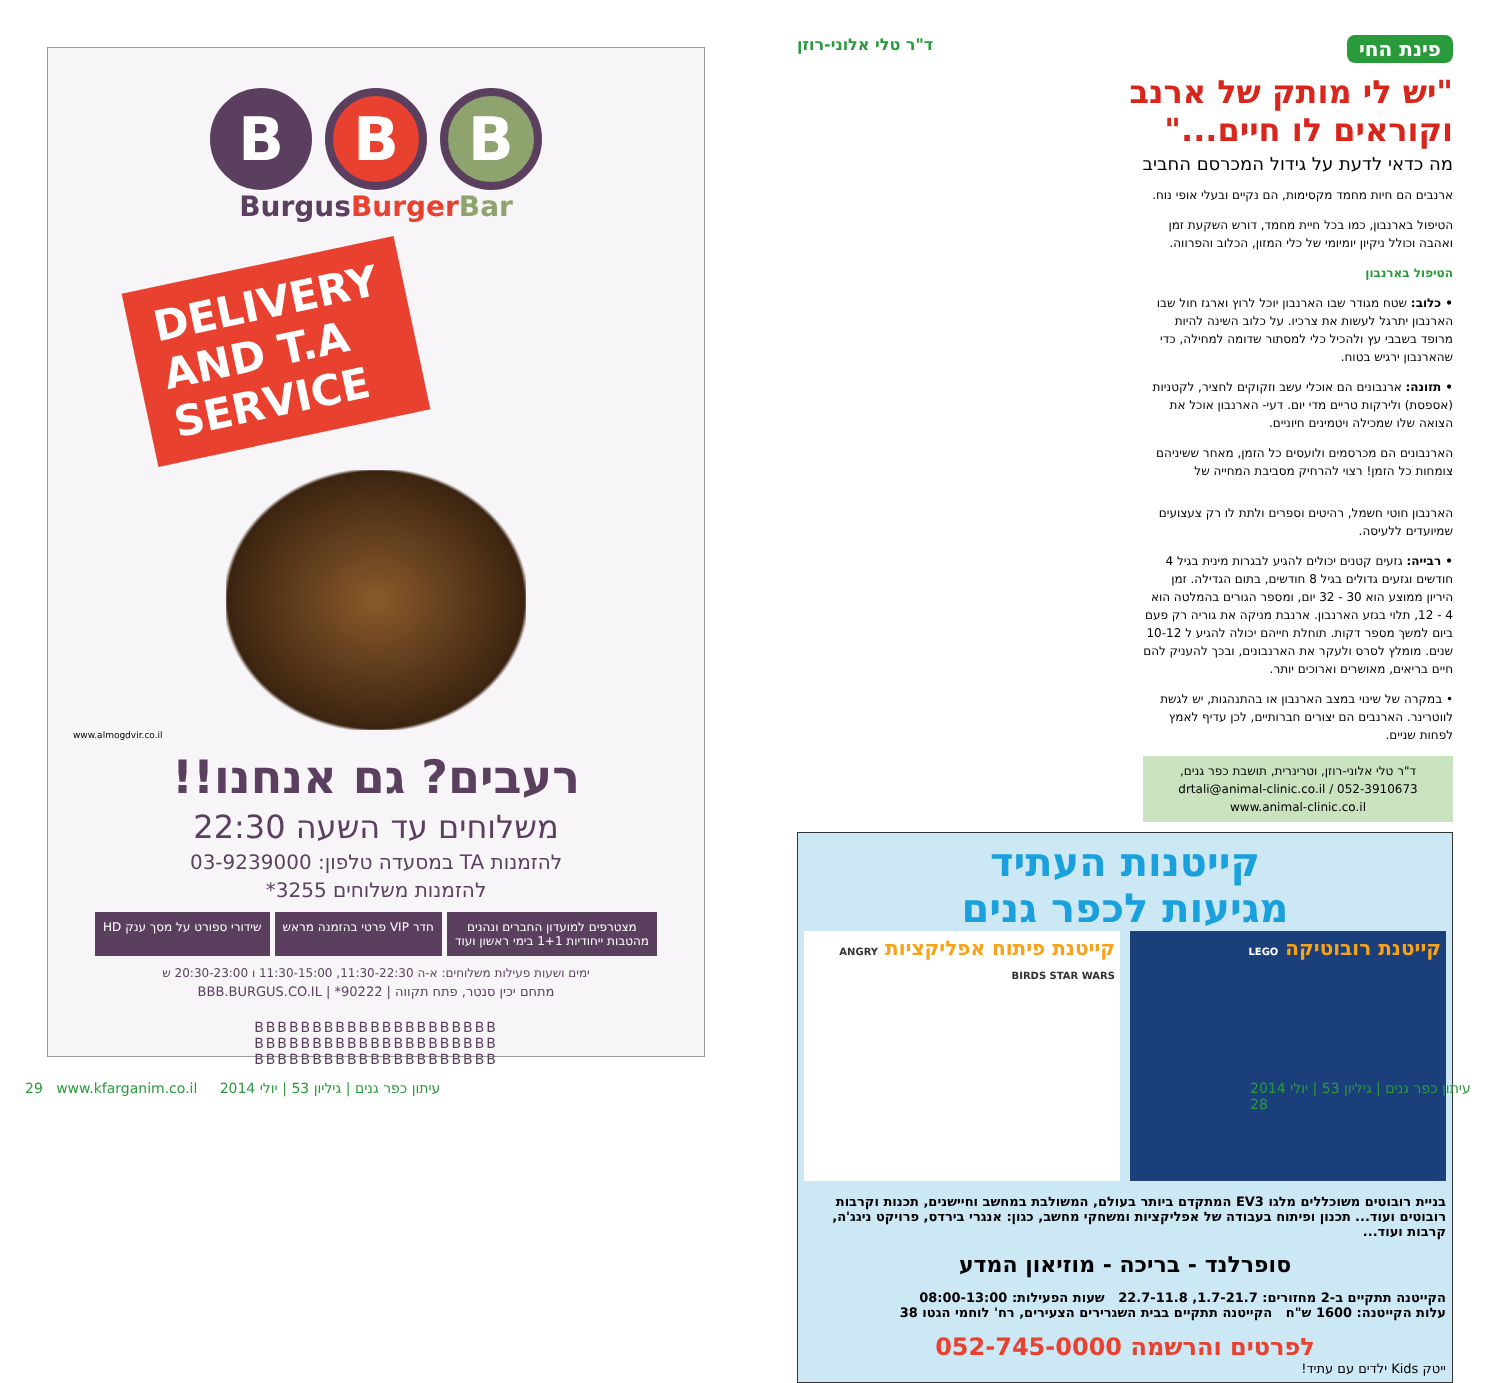B B B
BurgusBurger Bar
DELIVERY
AND T.A
SERVICE
www.almogdvir.co.il
רעבים? גם אנחנו!!
משלוחים עד השעה 22:30
להזמנות TA במסעדה טלפון: 03-9239000
להזמנות משלוחים 3255*
מצטרפים למועדון החברים ונהנים
מהטבות ייחודיות 1+1 בימי ראשון ועוד
חדר VIP פרטי בהזמנה מראש שידורי ספורט על מסך ענק HD
ימים ושעות פעילות משלוחים: א-ה 11:30-22:30, 11:30-15:00 ו 20:30-23:00 ש
מתחם יכין סנטר, פתח תקווה | 90222* | BBB.BURGUS.CO.IL
BBBBBBBBBBBBBBBBBBBBB
BBBBBBBBBBBBBBBBBBBBB
BBBBBBBBBBBBBBBBBBBBB
פינת החי
ד"ר טלי אלוני-רוזן
"יש לי מותק של ארנב
וקוראים לו חיים..."
מה כדאי לדעת על גידול המכרסם החביב
ארנבים הם חיות מחמד מקסימות, הם נקיים ובעלי אופי נוח.
הטיפול בארנבון, כמו בכל חיית מחמד, דורש השקעת זמן ואהבה וכולל ניקיון יומיומי של כלי המזון, הכלוב והפרווה.
הטיפול בארנבון
• כלוב: שטח מגודר שבו הארנבון יוכל לרוץ וארגז חול שבו הארנבון יתרגל לעשות את צרכיו. על כלוב השינה להיות מרופד בשבבי עץ ולהכיל כלי למסתור שדומה למחילה, כדי שהארנבון ירגיש בטוח.
• תזונה: ארנבונים הם אוכלי עשב וזקוקים לחציר, לקטניות (אספסת) ולירקות טריים מדי יום. דעי- הארנבון אוכל את הצואה שלו שמכילה ויטמינים חיוניים.
הארנבונים הם מכרסמים ולועסים כל הזמן, מאחר ששיניהם צומחות כל הזמן! רצוי להרחיק מסביבת המחייה של
הארנבון חוטי חשמל, רהיטים וספרים ולתת לו רק צעצועים שמיועדים ללעיסה.
• רבייה: גזעים קטנים יכולים להגיע לבגרות מינית בגיל 4 חודשים וגזעים גדולים בגיל 8 חודשים, בתום הגדילה. זמן היריון ממוצע הוא 30 - 32 יום, ומספר הגורים בהמלטה הוא 4 - 12, תלוי בגזע הארנבון. ארנבת מניקה את גוריה רק פעם ביום למשך מספר דקות. תוחלת חייהם יכולה להגיע ל 10-12 שנים. מומלץ לסרס ולעקר את הארנבונים, ובכך להעניק להם חיים בריאים, מאושרים וארוכים יותר.
• במקרה של שינוי במצב הארנבון או בהתנהגות, יש לגשת לווטרינר. הארנבים הם יצורים חברותיים, לכן עדיף לאמץ לפחות שניים.
ד"ר טלי אלוני-רוזן, וטרינרית, תושבת כפר גנים,
drtali@animal-clinic.co.il / 052-3910673
www.animal-clinic.co.il
קייטנות העתיד
מגיעות לכפר גנים
קייטנת רובוטיקה LEGO
קייטנת פיתוח אפליקציות ANGRY BIRDS STAR WARS
בניית רובוטים משוכללים מלגו EV3 המתקדם ביותר בעולם, המשולבת במחשב וחיישנים, תכנות וקרבות רובוטים ועוד... תכנון ופיתוח בעבודה של אפליקציות ומשחקי מחשב, כגון: אנגרי בירדס, פרויקט ניגג'ה, קרבות ועוד...
סופרלנד - בריכה - מוזיאון המדע
הקייטנה תתקיים ב-2 מחזורים: 1.7-21.7, 22.7-11.8 שעות הפעילות: 08:00-13:00
עלות הקייטנה: 1600 ש"ח הקייטנה תתקיים בבית השגרירים הצעירים, רח' לוחמי הגטו 38
לפרטים והרשמה 052-745-0000
ייטק Kids ילדים עם עתיד!
29 www.kfarganim.co.il עיתון כפר גנים | גיליון 53 | יולי 2014
עיתון כפר גנים | גיליון 53 | יולי 2014 28